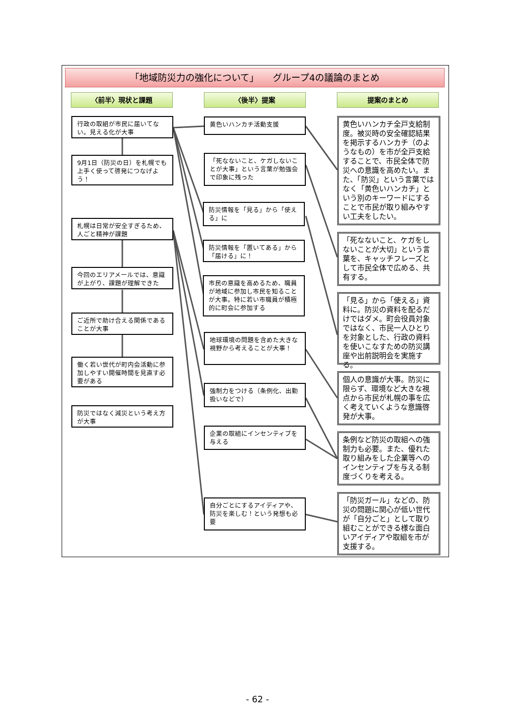「地域防災力の強化について」　　グループ4の議論のまとめ
〈前半〉現状と課題 〈後半〉提案 提案のまとめ
行政の取組が市民に届いてない。見える化が大事
9月1日（防災の日）を札幌でも上手く使って啓発につなげよう！
札幌は日常が安全すぎるため、人ごと精神が課題
今回のエリアメールでは、意識が上がり、課題が理解できた
ご近所で助け合える関係であることが大事
働く若い世代が町内会活動に参加しやすい開催時間を見直す必要がある
防災ではなく減災という考え方が大事
黄色いハンカチ活動支援
「死なないこと、ケガしないことが大事」という言葉が勉強会で印象に残った
防災情報を「見る」から「使える」に
防災情報を「置いてある」から「届ける」に！
市民の意識を高めるため、職員が地域に参加し市民を知ることが大事。特に若い市職員が積極的に町会に参加する
地球環境の問題を含めた大きな視野から考えることが大事！
強制力をつける（条例化、出勤扱いなどで）
企業の取組にインセンティブを与える
自分ごとにするアイディアや、防災を楽しむ！という発想も必要
黄色いハンカチ全戸支給制度。被災時の安全確認結果を掲示するハンカチ（のようなもの）を市が全戸支給することで、市民全体で防災への意識を高めたい。また、「防災」という言葉ではなく「黄色いハンカチ」という別のキーワードにすることで市民が取り組みやすい工夫をしたい。
「死なないこと、ケガをしないことが大切」という言葉を、キャッチフレーズとして市民全体で広める、共有する。
「見る」から「使える」資料に。防災の資料を配るだけではダメ。町会役員対象ではなく、市民一人ひとりを対象とした、行政の資料を使いこなすための防災講座や出前説明会を実施する。
個人の意識が大事。防災に限らず、環境など大きな視点から市民が札幌の事を広く考えていくような意識啓発が大事。
条例など防災の取組への強制力も必要。また、優れた取り組みをした企業等へのインセンティブを与える制度づくりを考える。
「防災ガール」などの、防災の問題に関心が低い世代が「自分ごと」として取り組むことができる様な面白いアイディアや取組を市が支援する。
- 62 -